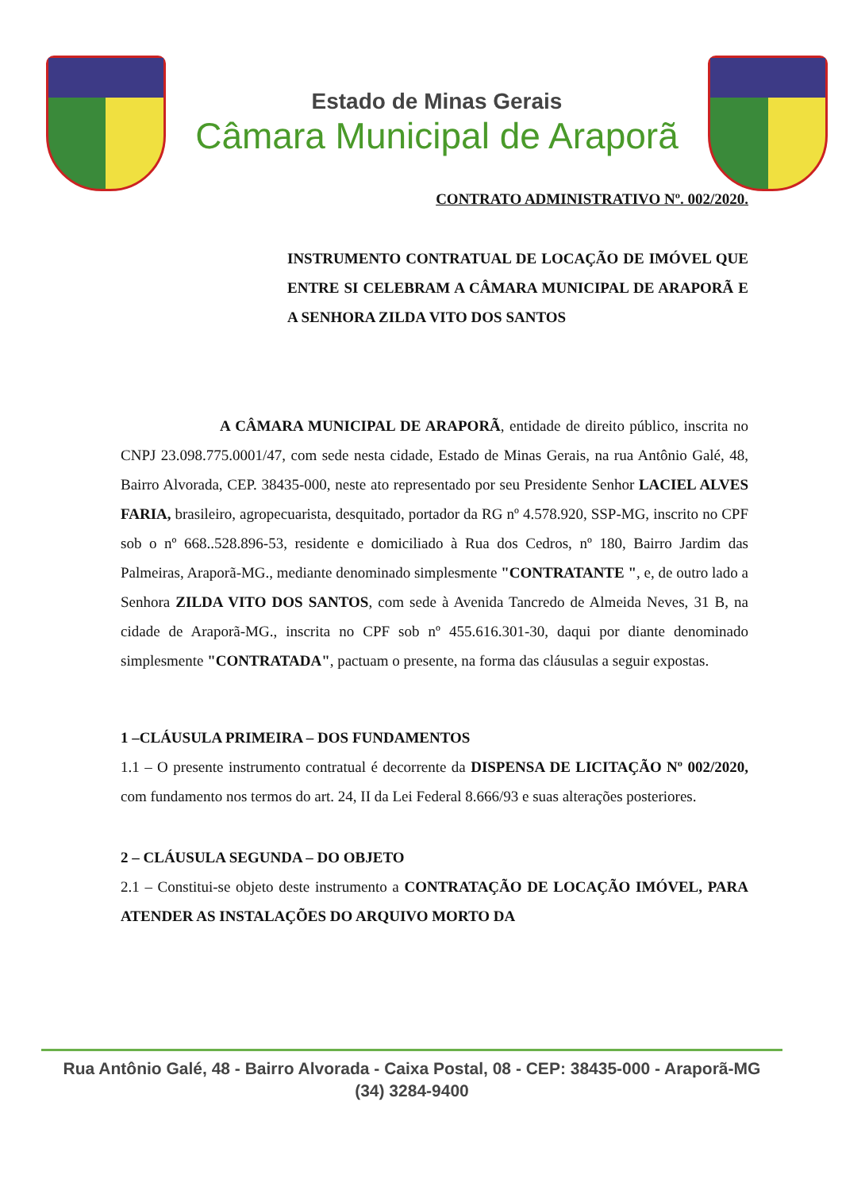Estado de Minas Gerais
Câmara Municipal de Araporã
CONTRATO ADMINISTRATIVO Nº. 002/2020.
INSTRUMENTO CONTRATUAL DE LOCAÇÃO DE IMÓVEL QUE ENTRE SI CELEBRAM A CÂMARA MUNICIPAL DE ARAPORÃ E A SENHORA ZILDA VITO DOS SANTOS
A CÂMARA MUNICIPAL DE ARAPORÃ, entidade de direito público, inscrita no CNPJ 23.098.775.0001/47, com sede nesta cidade, Estado de Minas Gerais, na rua Antônio Galé, 48, Bairro Alvorada, CEP. 38435-000, neste ato representado por seu Presidente Senhor LACIEL ALVES FARIA, brasileiro, agropecuarista, desquitado, portador da RG nº 4.578.920, SSP-MG, inscrito no CPF sob o nº 668..528.896-53, residente e domiciliado à Rua dos Cedros, nº 180, Bairro Jardim das Palmeiras, Araporã-MG., mediante denominado simplesmente "CONTRATANTE ", e, de outro lado a Senhora ZILDA VITO DOS SANTOS, com sede à Avenida Tancredo de Almeida Neves, 31 B, na cidade de Araporã-MG., inscrita no CPF sob nº 455.616.301-30, daqui por diante denominado simplesmente "CONTRATADA", pactuam o presente, na forma das cláusulas a seguir expostas.
1 –CLÁUSULA PRIMEIRA – DOS FUNDAMENTOS
1.1 – O presente instrumento contratual é decorrente da DISPENSA DE LICITAÇÃO Nº 002/2020, com fundamento nos termos do art. 24, II da Lei Federal 8.666/93 e suas alterações posteriores.
2 – CLÁUSULA SEGUNDA – DO OBJETO
2.1 – Constitui-se objeto deste instrumento a CONTRATAÇÃO DE LOCAÇÃO IMÓVEL, PARA ATENDER AS INSTALAÇÕES DO ARQUIVO MORTO DA
Rua Antônio Galé, 48 - Bairro Alvorada - Caixa Postal, 08 - CEP: 38435-000 - Araporã-MG
(34) 3284-9400